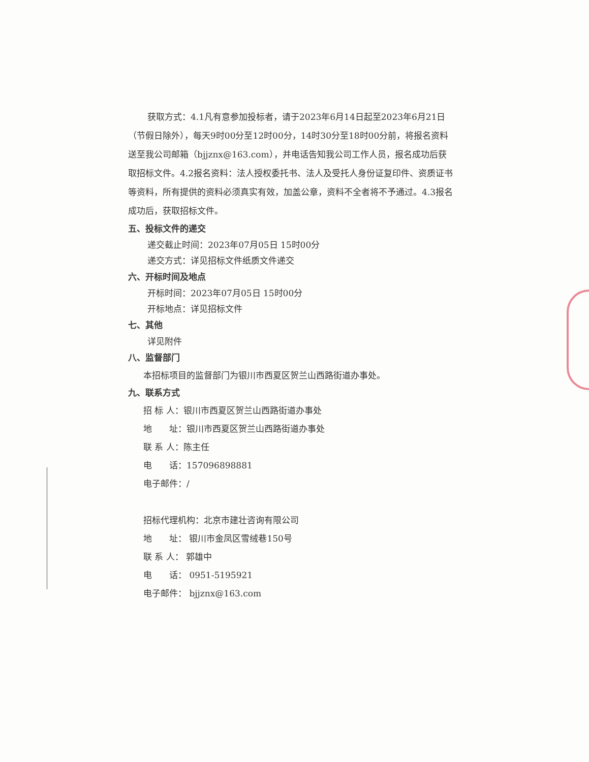获取方式：4.1凡有意参加投标者，请于2023年6月14日起至2023年6月21日（节假日除外），每天9时00分至12时00分，14时30分至18时00分前，将报名资料送至我公司邮箱（bjjznx@163.com），并电话告知我公司工作人员，报名成功后获取招标文件。4.2报名资料：法人授权委托书、法人及受托人身份证复印件、资质证书等资料，所有提供的资料必须真实有效，加盖公章，资料不全者将不予通过。4.3报名成功后，获取招标文件。
五、投标文件的递交
递交截止时间：2023年07月05日 15时00分
递交方式：详见招标文件纸质文件递交
六、开标时间及地点
开标时间：2023年07月05日 15时00分
开标地点：详见招标文件
七、其他
详见附件
八、监督部门
本招标项目的监督部门为银川市西夏区贺兰山西路街道办事处。
九、联系方式
招 标 人：银川市西夏区贺兰山西路街道办事处
地　　址：银川市西夏区贺兰山西路街道办事处
联 系 人：陈主任
电　　话：157096898881
电子邮件：/
招标代理机构：北京市建壮咨询有限公司
地　　址： 银川市金凤区雪绒巷150号
联 系 人： 郭雄中
电　　话： 0951-5195921
电子邮件： bjjznx@163.com